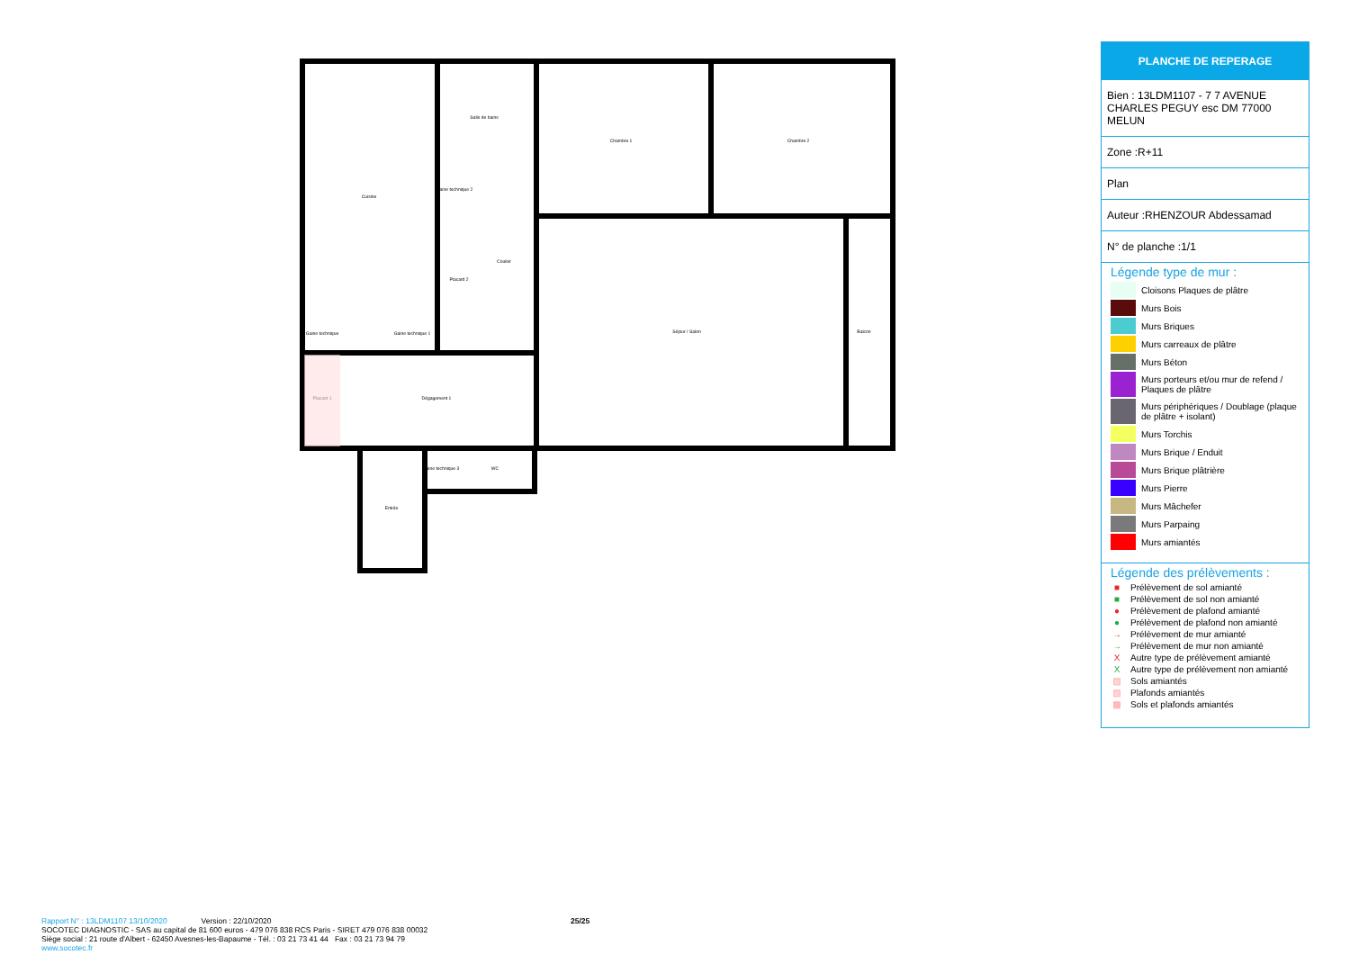Cuisine
Salle de bains
Chambre 1
Chambre 2
Couloir
Placard 2
Séjour / Salon
Balcon
Placard 1
Dégagement 1
Entrée
WC
Gaine technique
Gaine technique 1
Gaine technique 2
Gaine technique 3
PLANCHE DE REPERAGE
Bien : 13LDM1107 - 7 7 AVENUE CHARLES PEGUY esc DM 77000 MELUN
Zone :R+11
Plan
Auteur :RHENZOUR Abdessamad
N° de planche :1/1
Légende type de mur :
Cloisons Plaques de plâtre
Murs Bois
Murs Briques
Murs carreaux de plâtre
Murs Béton
Murs porteurs et/ou mur de refend / Plaques de plâtre
Murs périphériques / Doublage (plaque de plâtre + isolant)
Murs Torchis
Murs Brique / Enduit
Murs Brique plâtrière
Murs Pierre
Murs Mâchefer
Murs Parpaing
Murs amiantés
Légende des prélèvements :
■ Prélèvement de sol amianté
■ Prélèvement de sol non amianté
● Prélèvement de plafond amianté
● Prélèvement de plafond non amianté
→ Prélèvement de mur amianté
→ Prélèvement de mur non amianté
X Autre type de prélèvement amianté
X Autre type de prélèvement non amianté
▨ Sols amiantés
▧ Plafonds amiantés
▩ Sols et plafonds amiantés
Rapport N° : 13LDM1107 13/10/2020 Version : 22/10/2020 25/25
SOCOTEC DIAGNOSTIC - SAS au capital de 81 600 euros - 479 076 838 RCS Paris - SIRET 479 076 838 00032
Siège social : 21 route d'Albert - 62450 Avesnes-les-Bapaume - Tél. : 03 21 73 41 44 Fax : 03 21 73 94 79
www.socotec.fr